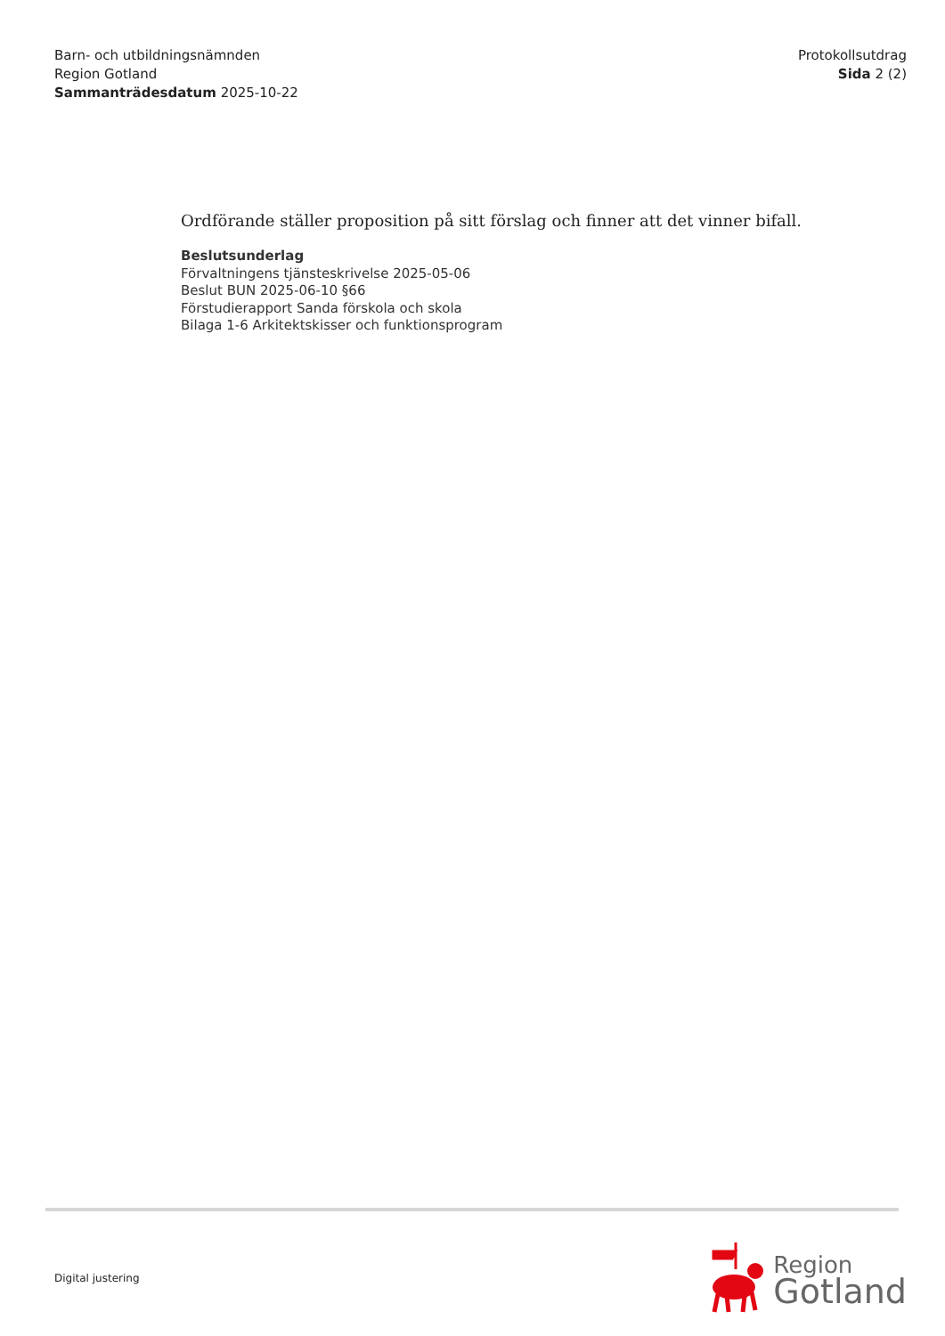Barn- och utbildningsnämnden
Region Gotland
Sammanträdesdatum 2025-10-22
Protokollsutdrag
Sida 2 (2)
Ordförande ställer proposition på sitt förslag och finner att det vinner bifall.
Beslutsunderlag
Förvaltningens tjänsteskrivelse 2025-05-06
Beslut BUN 2025-06-10 §66
Förstudierapport Sanda förskola och skola
Bilaga 1-6 Arkitektskisser och funktionsprogram
Digital justering
Region
Gotland